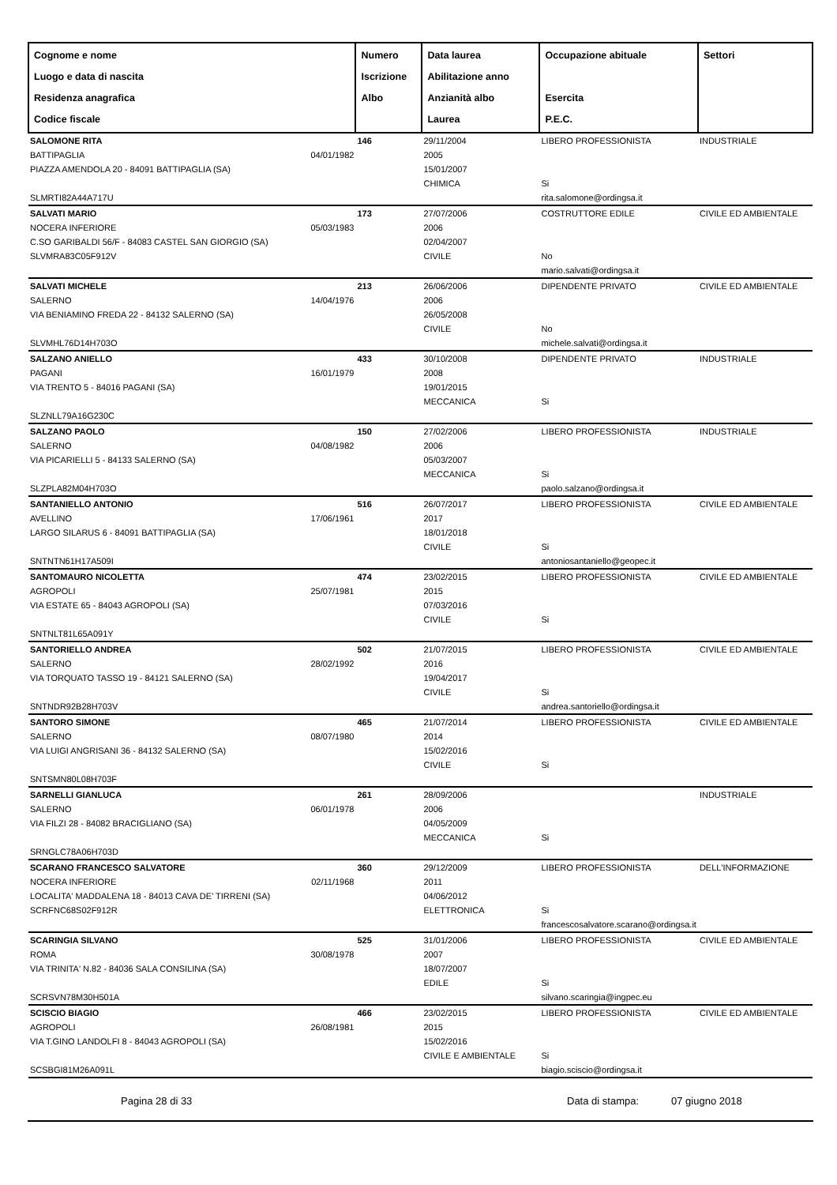| Cognome e nome Luogo e data di nascita Residenza anagrafica Codice fiscale | | Numero Iscrizione Albo | Data laurea Abilitazione anno Anzianità albo Laurea | Occupazione abituale Esercita P.E.C. | Settori |
| --- | --- | --- | --- | --- | --- |
| SALOMONE RITA BATTIPAGLIA PIAZZA AMENDOLA 20 - 84091 BATTIPAGLIA (SA) SLMRTI82A44A717U | 04/01/1982 | 146 | 29/11/2004 2005 15/01/2007 CHIMICA | LIBERO PROFESSIONISTA Si rita.salomone@ordingsa.it | INDUSTRIALE |
| SALVATI MARIO NOCERA INFERIORE C.SO GARIBALDI 56/F - 84083 CASTEL SAN GIORGIO (SA) SLVMRA83C05F912V | 05/03/1983 | 173 | 27/07/2006 2006 02/04/2007 CIVILE | COSTRUTTORE EDILE No mario.salvati@ordingsa.it | CIVILE ED AMBIENTALE |
| SALVATI MICHELE SALERNO VIA BENIAMINO FREDA 22 - 84132 SALERNO (SA) SLVMHL76D14H703O | 14/04/1976 | 213 | 26/06/2006 2006 26/05/2008 CIVILE | DIPENDENTE PRIVATO No michele.salvati@ordingsa.it | CIVILE ED AMBIENTALE |
| SALZANO ANIELLO PAGANI VIA TRENTO 5 - 84016 PAGANI (SA) SLZNLL79A16G230C | 16/01/1979 | 433 | 30/10/2008 2008 19/01/2015 MECCANICA | DIPENDENTE PRIVATO Si | INDUSTRIALE |
| SALZANO PAOLO SALERNO VIA PICARIELLI 5 - 84133 SALERNO (SA) SLZPLA82M04H703O | 04/08/1982 | 150 | 27/02/2006 2006 05/03/2007 MECCANICA | LIBERO PROFESSIONISTA Si paolo.salzano@ordingsa.it | INDUSTRIALE |
| SANTANIELLO ANTONIO AVELLINO LARGO SILARUS 6 - 84091 BATTIPAGLIA (SA) SNTNTN61H17A509I | 17/06/1961 | 516 | 26/07/2017 2017 18/01/2018 CIVILE | LIBERO PROFESSIONISTA Si antoniosantaniello@geopec.it | CIVILE ED AMBIENTALE |
| SANTOMAURO NICOLETTA AGROPOLI VIA ESTATE 65 - 84043 AGROPOLI (SA) SNTNLT81L65A091Y | 25/07/1981 | 474 | 23/02/2015 2015 07/03/2016 CIVILE | LIBERO PROFESSIONISTA Si | CIVILE ED AMBIENTALE |
| SANTORIELLO ANDREA SALERNO VIA TORQUATO TASSO 19 - 84121 SALERNO (SA) SNTNDR92B28H703V | 28/02/1992 | 502 | 21/07/2015 2016 19/04/2017 CIVILE | LIBERO PROFESSIONISTA Si andrea.santoriello@ordingsa.it | CIVILE ED AMBIENTALE |
| SANTORO SIMONE SALERNO VIA LUIGI ANGRISANI 36 - 84132 SALERNO (SA) SNTSMN80L08H703F | 08/07/1980 | 465 | 21/07/2014 2014 15/02/2016 CIVILE | LIBERO PROFESSIONISTA Si | CIVILE ED AMBIENTALE |
| SARNELLI GIANLUCA SALERNO VIA FILZI 28 - 84082 BRACIGLIANO (SA) SRNGLC78A06H703D | 06/01/1978 | 261 | 28/09/2006 2006 04/05/2009 MECCANICA | Si | INDUSTRIALE |
| SCARANO FRANCESCO SALVATORE NOCERA INFERIORE LOCALITA' MADDALENA 18 - 84013 CAVA DE' TIRRENI (SA) SCRFNC68S02F912R | 02/11/1968 | 360 | 29/12/2009 2011 04/06/2012 ELETTRONICA | LIBERO PROFESSIONISTA Si francescosalvatore.scarano@ordingsa.it | DELL'INFORMAZIONE |
| SCARINGIA SILVANO ROMA VIA TRINITA' N.82 - 84036 SALA CONSILINA (SA) SCRSVN78M30H501A | 30/08/1978 | 525 | 31/01/2006 2007 18/07/2007 EDILE | LIBERO PROFESSIONISTA Si silvano.scaringia@ingpec.eu | CIVILE ED AMBIENTALE |
| SCISCIO BIAGIO AGROPOLI VIA T.GINO LANDOLFI 8 - 84043 AGROPOLI (SA) SCSBGI81M26A091L | 26/08/1981 | 466 | 23/02/2015 2015 15/02/2016 CIVILE E AMBIENTALE | LIBERO PROFESSIONISTA Si biagio.sciscio@ordingsa.it | CIVILE ED AMBIENTALE |
Pagina 28 di 33 Data di stampa: 07 giugno 2018